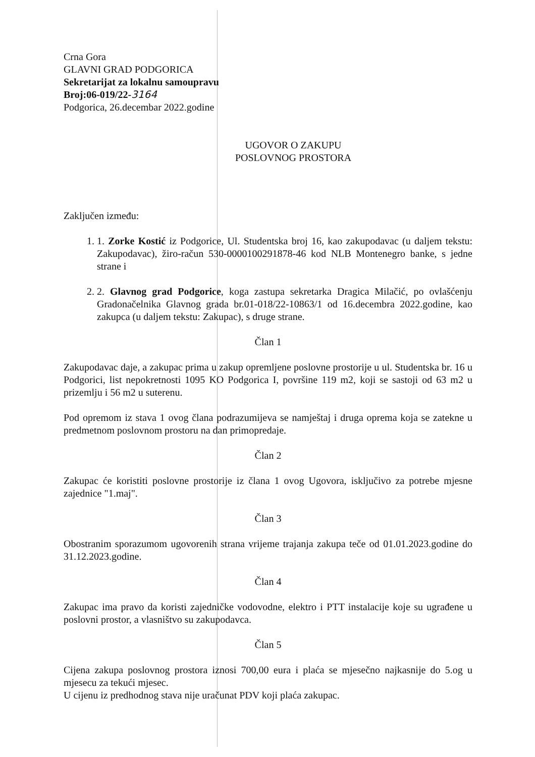Crna Gora
GLAVNI GRAD PODGORICA
Sekretarijat za lokalnu samoupravu
Broj:06-019/22-3164
Podgorica, 26.decembar 2022.godine
UGOVOR O ZAKUPU
POSLOVNOG PROSTORA
Zaključen između:
1. 1. Zorke Kostić iz Podgorice, Ul. Studentska broj 16, kao zakupodavac (u daljem tekstu: Zakupodavac), žiro-račun 530-0000100291878-46 kod NLB Montenegro banke, s jedne strane i
2. 2. Glavnog grad Podgorice, koga zastupa sekretarka Dragica Milačić, po ovlašćenju Gradonačelnika Glavnog grada br.01-018/22-10863/1 od 16.decembra 2022.godine, kao zakupca (u daljem tekstu: Zakupac), s druge strane.
Član 1
Zakupodavac daje, a zakupac prima u zakup opremljene poslovne prostorije u ul. Studentska br. 16 u Podgorici, list nepokretnosti 1095 KO Podgorica I, površine 119 m2, koji se sastoji od 63 m2 u prizemlju i 56 m2 u suterenu.
Pod opremom iz stava 1 ovog člana podrazumijeva se namještaj i druga oprema koja se zatekne u predmetnom poslovnom prostoru na dan primopredaje.
Član 2
Zakupac će koristiti poslovne prostorije iz člana 1 ovog Ugovora, isključivo za potrebe mjesne zajednice "1.maj".
Član 3
Obostranim sporazumom ugovorenih strana vrijeme trajanja zakupa teče od 01.01.2023.godine do 31.12.2023.godine.
Član 4
Zakupac ima pravo da koristi zajedničke vodovodne, elektro i PTT instalacije koje su ugrađene u poslovni prostor, a vlasništvo su zakupodavca.
Član 5
Cijena zakupa poslovnog prostora iznosi 700,00 eura i plaća se mjesečno najkasnije do 5.og u mjesecu za tekući mjesec.
U cijenu iz predhodnog stava nije uračunat PDV koji plaća zakupac.